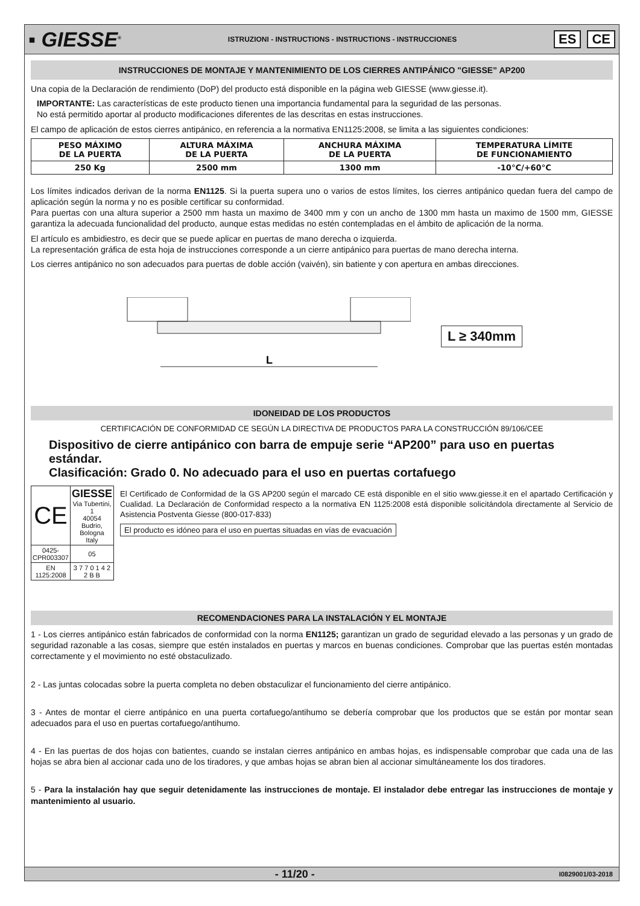▪ GIESSE<sup>®</sup>
ISTRUZIONI - INSTRUCTIONS - INSTRUCTIONS - INSTRUCCIONES
ES CE
INSTRUCCIONES DE MONTAJE Y MANTENIMIENTO DE LOS CIERRES ANTIPÁNICO "GIESSE” AP200
Una copia de la Declaración de rendimiento (DoP) del producto está disponible en la página web GIESSE (www.giesse.it).
IMPORTANTE: Las características de este producto tienen una importancia fundamental para la seguridad de las personas.
No está permitido aportar al producto modificaciones diferentes de las descritas en estas instrucciones.
El campo de aplicación de estos cierres antipánico, en referencia a la normativa EN1125:2008, se limita a las siguientes condiciones:
| PESO MÁXIMO DE LA PUERTA | ALTURA MÁXIMA DE LA PUERTA | ANCHURA MÁXIMA DE LA PUERTA | TEMPERATURA LÍMITE DE FUNCIONAMIENTO |
| 250 Kg | 2500 mm | 1300 mm | -10°C/+60°C |
Los límites indicados derivan de la norma EN1125. Si la puerta supera uno o varios de estos límites, los cierres antipánico quedan fuera del campo de aplicación según la norma y no es posible certificar su conformidad.
Para puertas con una altura superior a 2500 mm hasta un maximo de 3400 mm y con un ancho de 1300 mm hasta un maximo de 1500 mm, GIESSE garantiza la adecuada funcionalidad del producto, aunque estas medidas no estén contempladas en el ámbito de aplicación de la norma.
El artículo es ambidiestro, es decir que se puede aplicar en puertas de mano derecha o izquierda.
La representación gráfica de esta hoja de instrucciones corresponde a un cierre antipánico para puertas de mano derecha interna.
Los cierres antipánico no son adecuados para puertas de doble acción (vaivén), sin batiente y con apertura en ambas direcciones.
L
L ≥ 340mm
IDONEIDAD DE LOS PRODUCTOS
CERTIFICACIÓN DE CONFORMIDAD CE SEGÚN LA DIRECTIVA DE PRODUCTOS PARA LA CONSTRUCCIÓN 89/106/CEE
Dispositivo de cierre antipánico con barra de empuje serie “AP200” para uso en puertas estándar.
Clasificación: Grado 0. No adecuado para el uso en puertas cortafuego
| CE | GIESSE Via Tubertini, 1 40054 Budrio, Bologna Italy |
| 0425-CPR003307 | 05 |
| EN 1125:2008 | 3 7 7 0 1 4 2 2 B B |
El Certificado de Conformidad de la GS AP200 según el marcado CE está disponible en el sitio www.giesse.it en el apartado Certificación y Cualidad. La Declaración de Conformidad respecto a la normativa EN 1125:2008 está disponible solicitándola directamente al Servicio de Asistencia Postventa Giesse (800-017-833)
El producto es idóneo para el uso en puertas situadas en vías de evacuación
RECOMENDACIONES PARA LA INSTALACIÓN Y EL MONTAJE
1 - Los cierres antipánico están fabricados de conformidad con la norma EN1125; garantizan un grado de seguridad elevado a las personas y un grado de seguridad razonable a las cosas, siempre que estén instalados en puertas y marcos en buenas condiciones. Comprobar que las puertas estén montadas correctamente y el movimiento no esté obstaculizado.
2 - Las juntas colocadas sobre la puerta completa no deben obstaculizar el funcionamiento del cierre antipánico.
3 - Antes de montar el cierre antipánico en una puerta cortafuego/antihumo se debería comprobar que los productos que se están por montar sean adecuados para el uso en puertas cortafuego/antihumo.
4 - En las puertas de dos hojas con batientes, cuando se instalan cierres antipánico en ambas hojas, es indispensable comprobar que cada una de las hojas se abra bien al accionar cada uno de los tiradores, y que ambas hojas se abran bien al accionar simultáneamente los dos tiradores.
5 - Para la instalación hay que seguir detenidamente las instrucciones de montaje. El instalador debe entregar las instrucciones de montaje y mantenimiento al usuario.
- 11/20 - I0829001/03-2018